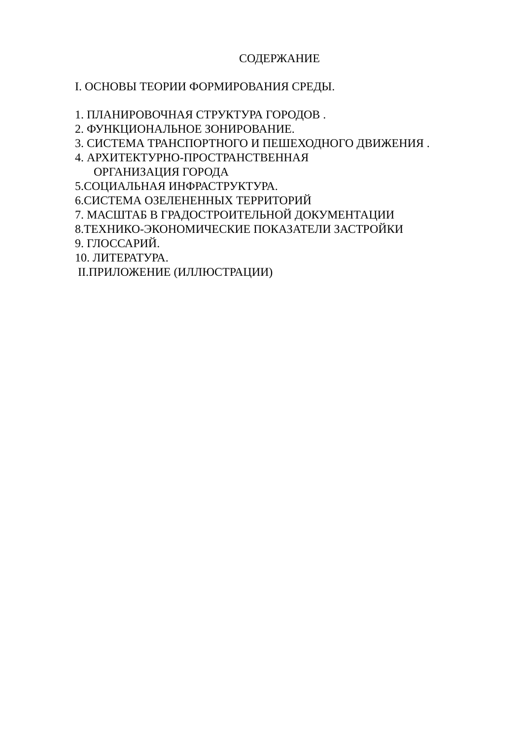СОДЕРЖАНИЕ
I. ОСНОВЫ ТЕОРИИ ФОРМИРОВАНИЯ СРЕДЫ.
1. ПЛАНИРОВОЧНАЯ СТРУКТУРА ГОРОДОВ .
2. ФУНКЦИОНАЛЬНОЕ ЗОНИРОВАНИЕ.
3. СИСТЕМА ТРАНСПОРТНОГО И ПЕШЕХОДНОГО ДВИЖЕНИЯ .
4. АРХИТЕКТУРНО-ПРОСТРАНСТВЕННАЯ
ОРГАНИЗАЦИЯ ГОРОДА
5.СОЦИАЛЬНАЯ ИНФРАСТРУКТУРА.
6.СИСТЕМА ОЗЕЛЕНЕННЫХ ТЕРРИТОРИЙ
7. МАСШТАБ В ГРАДОСТРОИТЕЛЬНОЙ ДОКУМЕНТАЦИИ
8.ТЕХНИКО-ЭКОНОМИЧЕСКИЕ ПОКАЗАТЕЛИ ЗАСТРОЙКИ
9. ГЛОССАРИЙ.
10. ЛИТЕРАТУРА.
II.ПРИЛОЖЕНИЕ (ИЛЛЮСТРАЦИИ)